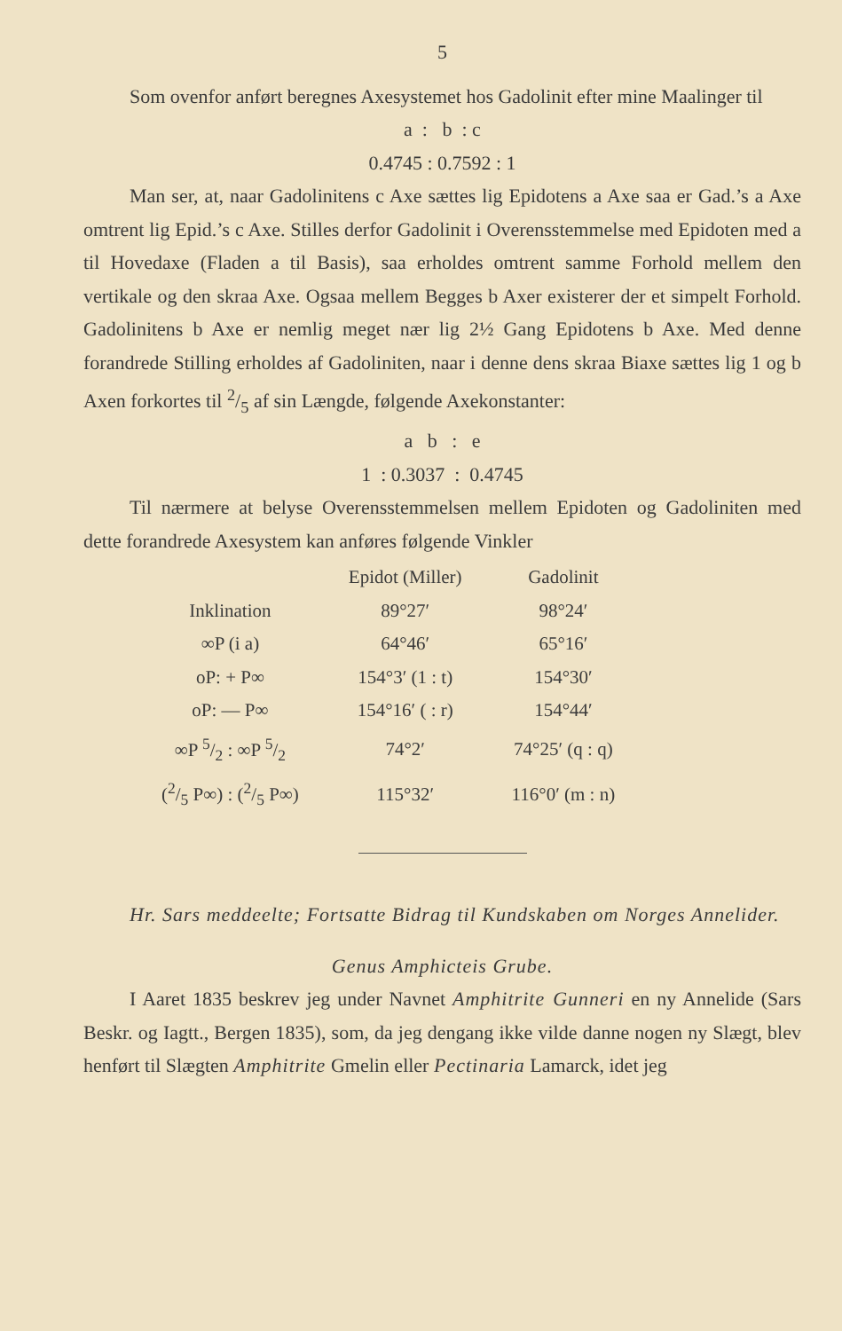5
Som ovenfor anført beregnes Axesystemet hos Gadolinit efter mine Maalinger til
a : b : c
0.4745 : 0.7592 : 1
Man ser, at, naar Gadolinitens c Axe sættes lig Epidotens a Axe saa er Gad.’s a Axe omtrent lig Epid.’s c Axe. Stilles derfor Gadolinit i Overensstemmelse med Epidoten med a til Hovedaxe (Fladen a til Basis), saa erholdes omtrent samme Forhold mellem den vertikale og den skraa Axe. Ogsaa mellem Begges b Axer existerer der et simpelt Forhold. Gadolinitens b Axe er nemlig meget nær lig 2½ Gang Epidotens b Axe. Med denne forandrede Stilling erholdes af Gadoliniten, naar i denne dens skraa Biaxe sættes lig 1 og b Axen forkortes til 2/5 af sin Længde, følgende Axekonstanter:
a b : e
1 : 0.3037 : 0.4745
Til nærmere at belyse Overensstemmelsen mellem Epidoten og Gadoliniten med dette forandrede Axesystem kan anføres følgende Vinkler
| | Epidot (Miller) | Gadolinit |
| --- | --- | --- |
| Inklination | 89°27′ | 98°24′ |
| ∞P (i a) | 64°46′ | 65°16′ |
| oP: + P∞ | 154°3′ (1 : t) | 154°30′ |
| oP: — P∞ | 154°16′ ( : r) | 154°44′ |
| ∞P 5/2 : ∞P 5/2 | 74°2′ | 74°25′ (q : q) |
| (2/5 P∞) : (2/5 P∞) | 115°32′ | 116°0′ (m : n) |
Hr. Sars meddeelte; Fortsatte Bidrag til Kundskaben om Norges Annelider.
Genus Amphicteis Grube.
I Aaret 1835 beskrev jeg under Navnet Amphitrite Gunneri en ny Annelide (Sars Beskr. og Iagtt., Bergen 1835), som, da jeg dengang ikke vilde danne nogen ny Slægt, blev henført til Slægten Amphitrite Gmelin eller Pectinaria Lamarck, idet jeg